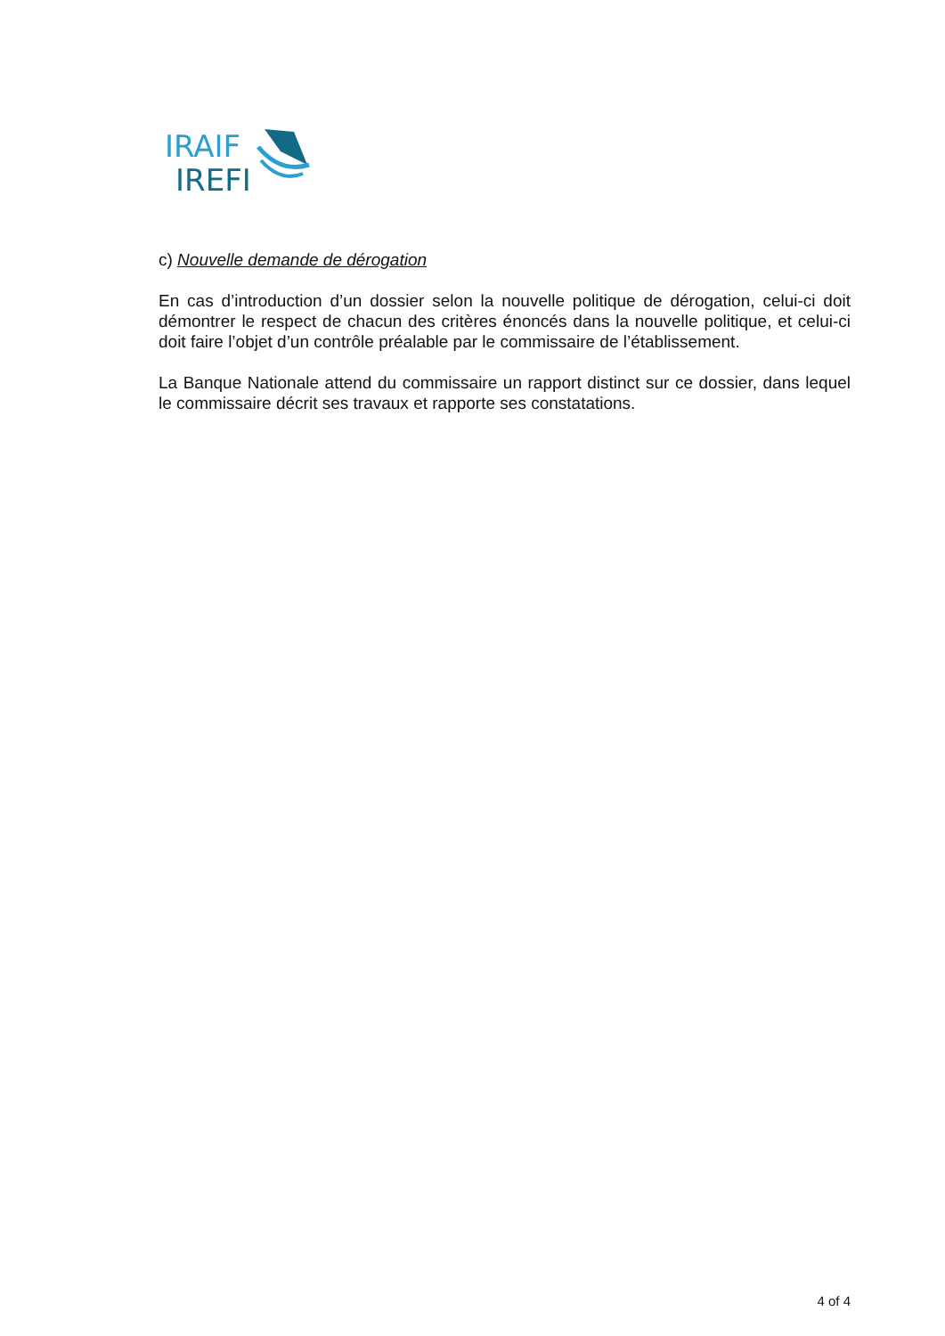IRAIF
IREFI
c) Nouvelle demande de dérogation
En cas d’introduction d’un dossier selon la nouvelle politique de dérogation, celui-ci doit démontrer le respect de chacun des critères énoncés dans la nouvelle politique, et celui-ci doit faire l’objet d’un contrôle préalable par le commissaire de l’établissement.
La Banque Nationale attend du commissaire un rapport distinct sur ce dossier, dans lequel le commissaire décrit ses travaux et rapporte ses constatations.
4 of 4